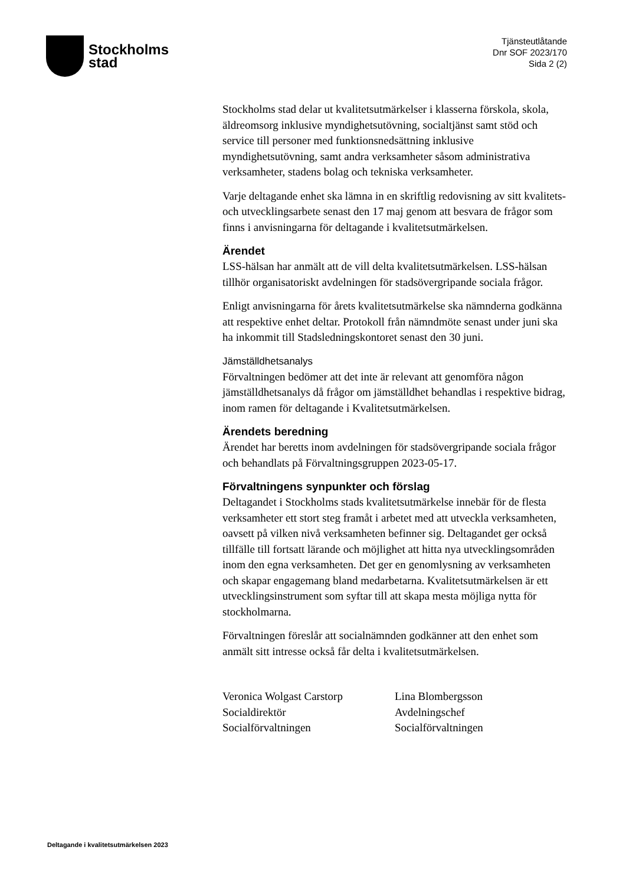Stockholms
stad
Tjänsteutlåtande
Dnr SOF 2023/170
Sida 2 (2)
Stockholms stad delar ut kvalitetsutmärkelser i klasserna förskola, skola, äldreomsorg inklusive myndighetsutövning, socialtjänst samt stöd och service till personer med funktionsnedsättning inklusive myndighetsutövning, samt andra verksamheter såsom administrativa verksamheter, stadens bolag och tekniska verksamheter.
Varje deltagande enhet ska lämna in en skriftlig redovisning av sitt kvalitets- och utvecklingsarbete senast den 17 maj genom att besvara de frågor som finns i anvisningarna för deltagande i kvalitetsutmärkelsen.
Ärendet
LSS-hälsan har anmält att de vill delta kvalitetsutmärkelsen. LSS-hälsan tillhör organisatoriskt avdelningen för stadsövergripande sociala frågor.
Enligt anvisningarna för årets kvalitetsutmärkelse ska nämnderna godkänna att respektive enhet deltar. Protokoll från nämndmöte senast under juni ska ha inkommit till Stadsledningskontoret senast den 30 juni.
Jämställdhetsanalys
Förvaltningen bedömer att det inte är relevant att genomföra någon jämställdhetsanalys då frågor om jämställdhet behandlas i respektive bidrag, inom ramen för deltagande i Kvalitetsutmärkelsen.
Ärendets beredning
Ärendet har beretts inom avdelningen för stadsövergripande sociala frågor och behandlats på Förvaltningsgruppen 2023-05-17.
Förvaltningens synpunkter och förslag
Deltagandet i Stockholms stads kvalitetsutmärkelse innebär för de flesta verksamheter ett stort steg framåt i arbetet med att utveckla verksamheten, oavsett på vilken nivå verksamheten befinner sig. Deltagandet ger också tillfälle till fortsatt lärande och möjlighet att hitta nya utvecklingsområden inom den egna verksamheten. Det ger en genomlysning av verksamheten och skapar engagemang bland medarbetarna. Kvalitetsutmärkelsen är ett utvecklingsinstrument som syftar till att skapa mesta möjliga nytta för stockholmarna.
Förvaltningen föreslår att socialnämnden godkänner att den enhet som anmält sitt intresse också får delta i kvalitetsutmärkelsen.
Veronica Wolgast Carstorp
Socialdirektör
Socialförvaltningen
Lina Blombergsson
Avdelningschef
Socialförvaltningen
Deltagande i kvalitetsutmärkelsen 2023